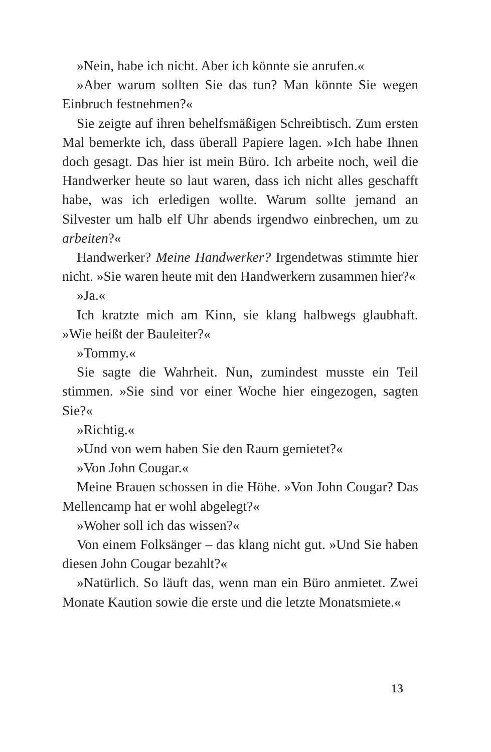»Nein, habe ich nicht. Aber ich könnte sie anrufen.«
»Aber warum sollten Sie das tun? Man könnte Sie wegen Einbruch festnehmen?«
Sie zeigte auf ihren behelfsmäßigen Schreibtisch. Zum ersten Mal bemerkte ich, dass überall Papiere lagen. »Ich habe Ihnen doch gesagt. Das hier ist mein Büro. Ich arbeite noch, weil die Handwerker heute so laut waren, dass ich nicht alles geschafft habe, was ich erledigen wollte. Warum sollte jemand an Silvester um halb elf Uhr abends irgendwo einbrechen, um zu arbeiten?«
Handwerker? Meine Handwerker? Irgendetwas stimmte hier nicht. »Sie waren heute mit den Handwerkern zusammen hier?«
»Ja.«
Ich kratzte mich am Kinn, sie klang halbwegs glaubhaft. »Wie heißt der Bauleiter?«
»Tommy.«
Sie sagte die Wahrheit. Nun, zumindest musste ein Teil stimmen. »Sie sind vor einer Woche hier eingezogen, sagten Sie?«
»Richtig.«
»Und von wem haben Sie den Raum gemietet?«
»Von John Cougar.«
Meine Brauen schossen in die Höhe. »Von John Cougar? Das Mellencamp hat er wohl abgelegt?«
»Woher soll ich das wissen?«
Von einem Folksänger – das klang nicht gut. »Und Sie haben diesen John Cougar bezahlt?«
»Natürlich. So läuft das, wenn man ein Büro anmietet. Zwei Monate Kaution sowie die erste und die letzte Monatsmiete.«
13